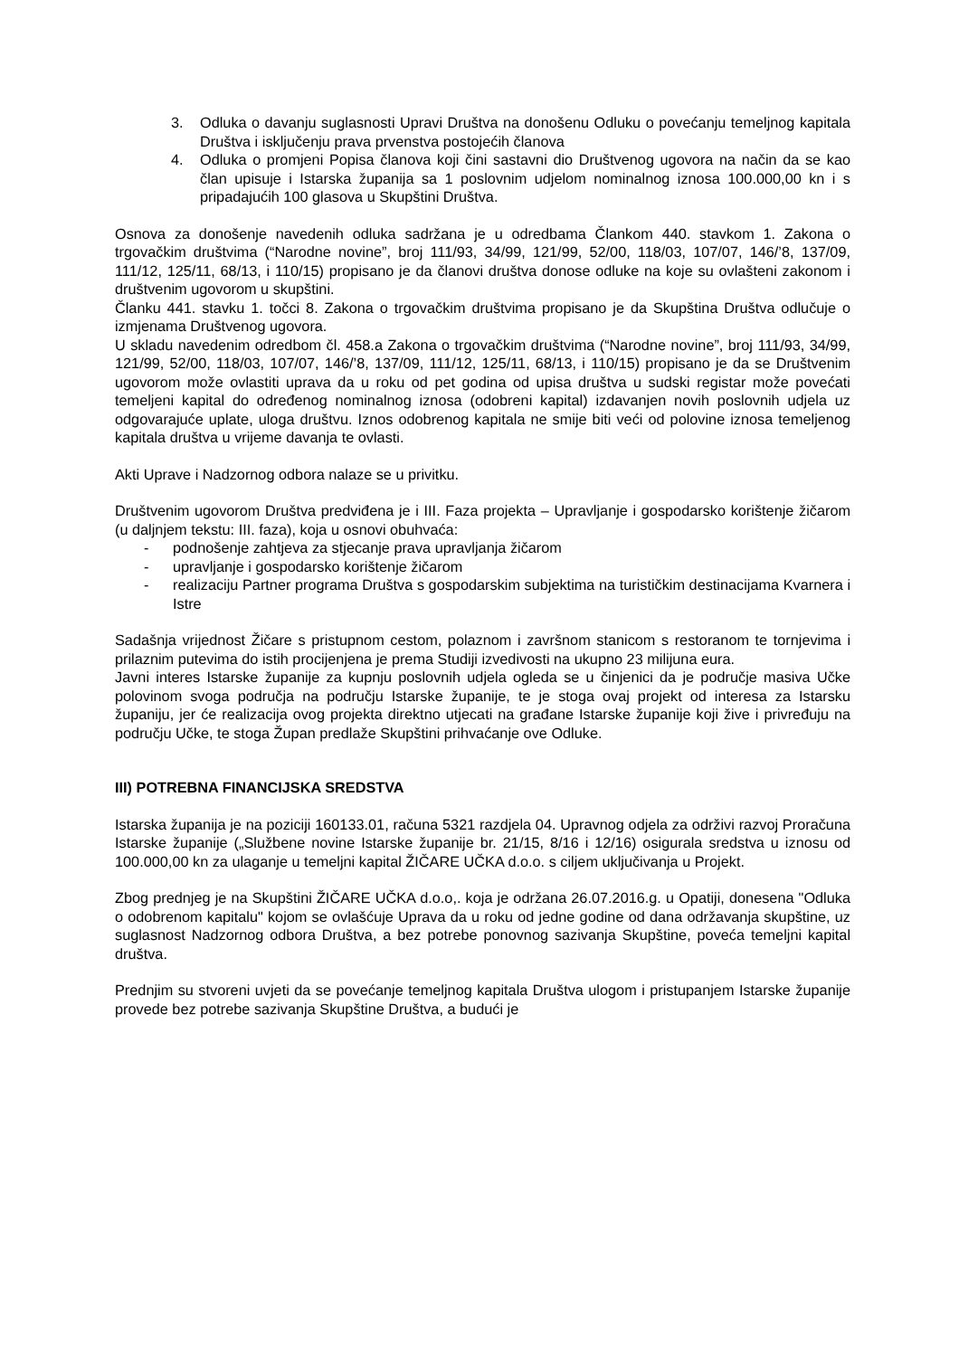3. Odluka o davanju suglasnosti Upravi Društva na donošenu Odluku o povećanju temeljnog kapitala Društva i isključenju prava prvenstva postojećih članova
4. Odluka o promjeni Popisa članova koji čini sastavni dio Društvenog ugovora na način da se kao član upisuje i Istarska županija sa 1 poslovnim udjelom nominalnog iznosa 100.000,00 kn i s pripadajućih 100 glasova u Skupštini Društva.
Osnova za donošenje navedenih odluka sadržana je u odredbama Člankom 440. stavkom 1. Zakona o trgovačkim društvima (“Narodne novine”, broj 111/93, 34/99, 121/99, 52/00, 118/03, 107/07, 146/’8, 137/09, 111/12, 125/11, 68/13, i 110/15) propisano je da članovi društva donose odluke na koje su ovlašteni zakonom i društvenim ugovorom u skupštini.
Članku 441. stavku 1. točci 8. Zakona o trgovačkim društvima propisano je da Skupština Društva odlučuje o izmjenama Društvenog ugovora.
U skladu navedenim odredbom čl. 458.a Zakona o trgovačkim društvima (“Narodne novine”, broj 111/93, 34/99, 121/99, 52/00, 118/03, 107/07, 146/’8, 137/09, 111/12, 125/11, 68/13, i 110/15) propisano je da se Društvenim ugovorom može ovlastiti uprava da u roku od pet godina od upisa društva u sudski registar može povećati temeljeni kapital do određenog nominalnog iznosa (odobreni kapital) izdavanjen novih poslovnih udjela uz odgovarajuće uplate, uloga društvu. Iznos odobrenog kapitala ne smije biti veći od polovine iznosa temeljenog kapitala društva u vrijeme davanja te ovlasti.
Akti Uprave i Nadzornog odbora nalaze se u privitku.
Društvenim ugovorom Društva predviđena je i III. Faza projekta – Upravljanje i gospodarsko korištenje žičarom (u daljnjem tekstu: III. faza), koja u osnovi obuhvaća:
- podnošenje zahtjeva za stjecanje prava upravljanja žičarom
- upravljanje i gospodarsko korištenje žičarom
- realizaciju Partner programa Društva s gospodarskim subjektima na turističkim destinacijama Kvarnera i Istre
Sadašnja vrijednost Žičare s pristupnom cestom, polaznom i završnom stanicom s restoranom te tornjevima i prilaznim putevima do istih procijenjena je prema Studiji izvedivosti na ukupno 23 milijuna eura.
Javni interes Istarske županije za kupnju poslovnih udjela ogleda se u činjenici da je područje masiva Učke polovinom svoga područja na području Istarske županije, te je stoga ovaj projekt od interesa za Istarsku županiju, jer će realizacija ovog projekta direktno utjecati na građane Istarske županije koji žive i privređuju na području Učke, te stoga Župan predlaže Skupštini prihvaćanje ove Odluke.
III) POTREBNA FINANCIJSKA SREDSTVA
Istarska županija je na poziciji 160133.01, računa 5321 razdjela 04. Upravnog odjela za održivi razvoj Proračuna Istarske županije („Službene novine Istarske županije br. 21/15, 8/16 i 12/16) osigurala sredstva u iznosu od 100.000,00 kn za ulaganje u temeljni kapital ŽIČARE UČKA d.o.o. s ciljem uključivanja u Projekt.
Zbog prednjeg je na Skupštini ŽIČARE UČKA d.o.o,. koja je održana 26.07.2016.g. u Opatiji, donesena "Odluka o odobrenom kapitalu" kojom se ovlašćuje Uprava da u roku od jedne godine od dana održavanja skupštine, uz suglasnost Nadzornog odbora Društva, a bez potrebe ponovnog sazivanja Skupštine, poveća temeljni kapital društva.
Prednjim su stvoreni uvjeti da se povećanje temeljnog kapitala Društva ulogom i pristupanjem Istarske županije provede bez potrebe sazivanja Skupštine Društva, a budući je